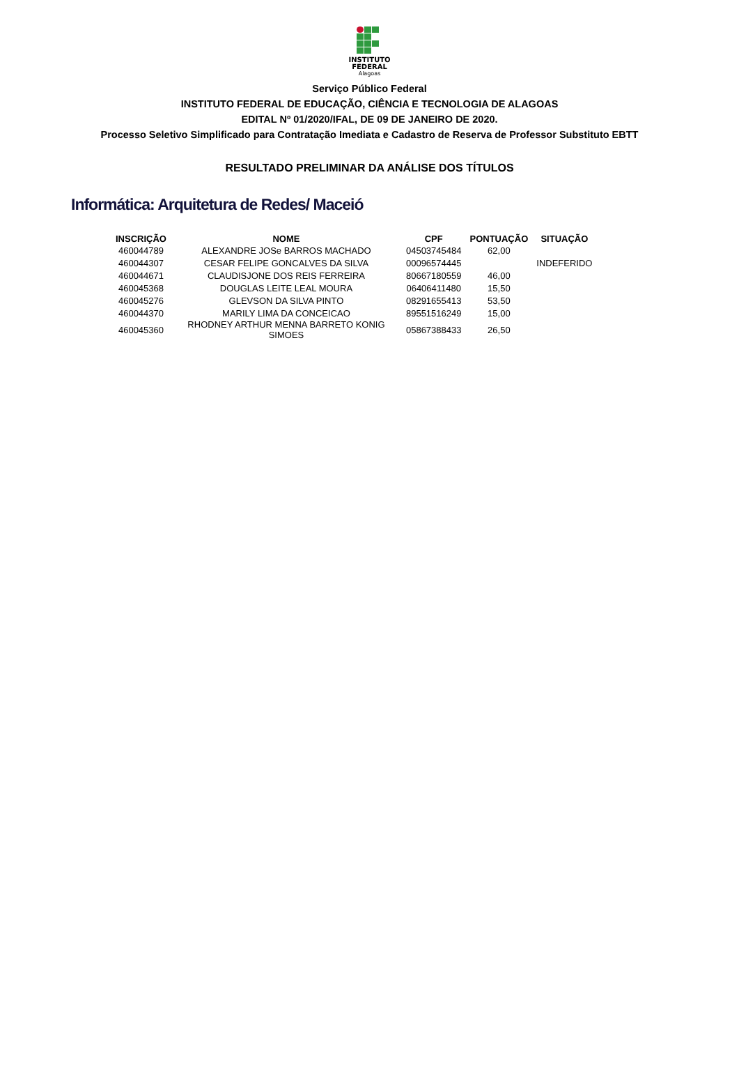INSTITUTO
FEDERAL
Alagoas
Serviço Público Federal
INSTITUTO FEDERAL DE EDUCAÇÃO, CIÊNCIA E TECNOLOGIA DE ALAGOAS
EDITAL Nº 01/2020/IFAL, DE 09 DE JANEIRO DE 2020.
Processo Seletivo Simplificado para Contratação Imediata e Cadastro de Reserva de Professor Substituto EBTT
RESULTADO PRELIMINAR DA ANÁLISE DOS TÍTULOS
Informática: Arquitetura de Redes/ Maceió
| INSCRIÇÃO | NOME | CPF | PONTUAÇÃO | SITUAÇÃO |
| --- | --- | --- | --- | --- |
| 460044789 | ALEXANDRE JOSe BARROS MACHADO | 04503745484 | 62,00 | |
| 460044307 | CESAR FELIPE GONCALVES DA SILVA | 00096574445 | | INDEFERIDO |
| 460044671 | CLAUDISJONE DOS REIS FERREIRA | 80667180559 | 46,00 | |
| 460045368 | DOUGLAS LEITE LEAL MOURA | 06406411480 | 15,50 | |
| 460045276 | GLEVSON DA SILVA PINTO | 08291655413 | 53,50 | |
| 460044370 | MARILY LIMA DA CONCEICAO | 89551516249 | 15,00 | |
| 460045360 | RHODNEY ARTHUR MENNA BARRETO KONIG SIMOES | 05867388433 | 26,50 | |